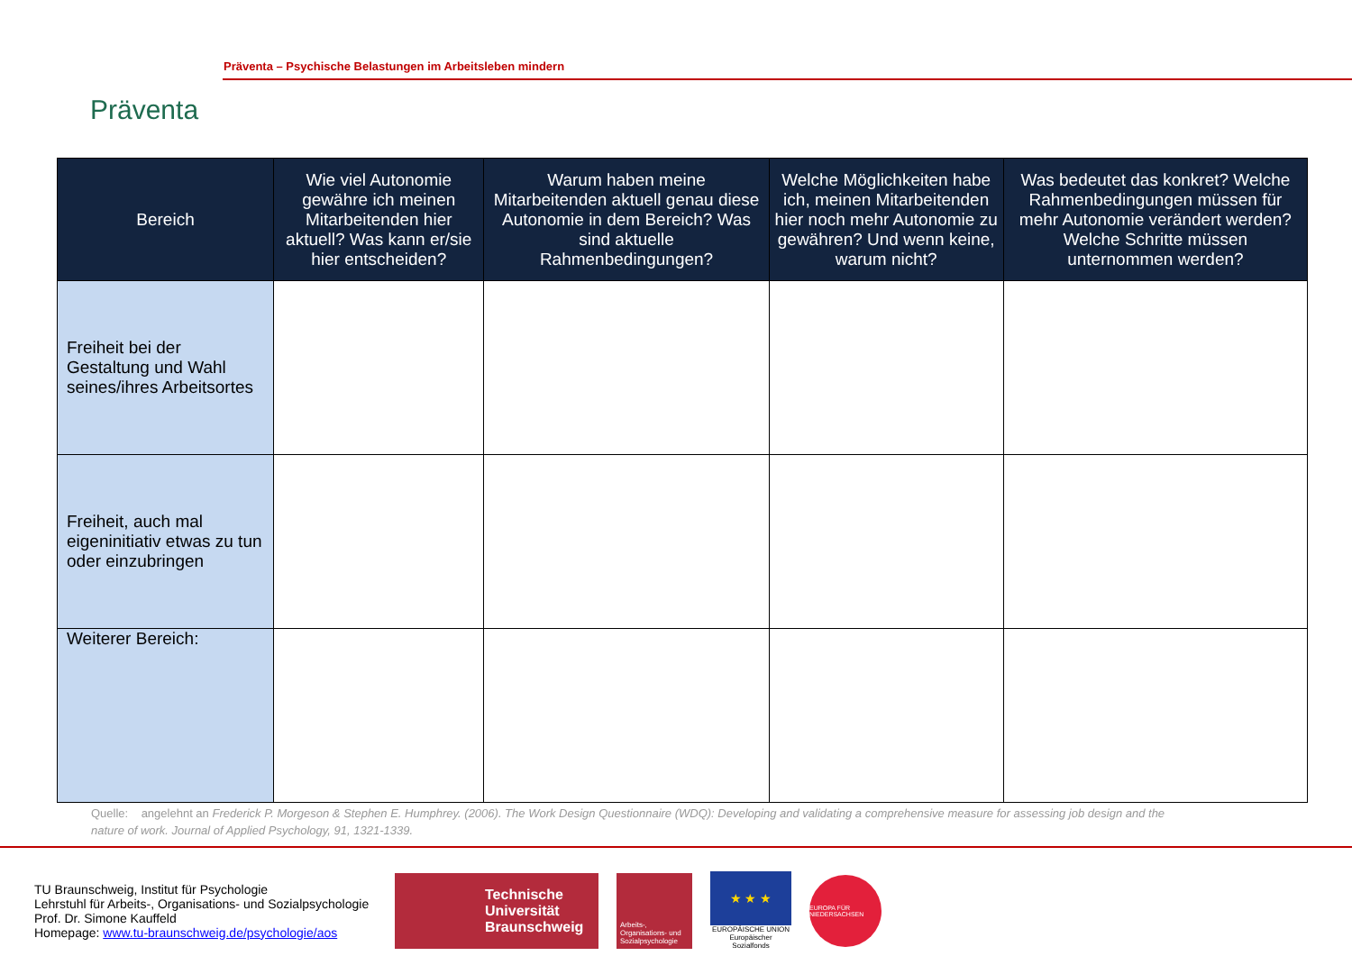Präventa
Präventa – Psychische Belastungen im Arbeitsleben mindern
| Bereich | Wie viel Autonomie gewähre ich meinen Mitarbeitenden hier aktuell? Was kann er/sie hier entscheiden? | Warum haben meine Mitarbeitenden aktuell genau diese Autonomie in dem Bereich? Was sind aktuelle Rahmenbedingungen? | Welche Möglichkeiten habe ich, meinen Mitarbeitenden hier noch mehr Autonomie zu gewähren? Und wenn keine, warum nicht? | Was bedeutet das konkret? Welche Rahmenbedingungen müssen für mehr Autonomie verändert werden? Welche Schritte müssen unternommen werden? |
| --- | --- | --- | --- | --- |
| Freiheit bei der Gestaltung und Wahl seines/ihres Arbeitsortes | | | | |
| Freiheit, auch mal eigeninitiativ etwas zu tun oder einzubringen | | | | |
| Weiterer Bereich: | | | | |
Quelle: angelehnt an Frederick P. Morgeson & Stephen E. Humphrey. (2006). The Work Design Questionnaire (WDQ): Developing and validating a comprehensive measure for assessing job design and the nature of work. Journal of Applied Psychology, 91, 1321-1339.
TU Braunschweig, Institut für Psychologie
Lehrstuhl für Arbeits-, Organisations- und Sozialpsychologie
Prof. Dr. Simone Kauffeld
Homepage: www.tu-braunschweig.de/psychologie/aos
Technische Universität Braunschweig
Arbeits-, Organisations- und Sozialpsychologie
★ ★ ★
EUROPÄISCHE UNION
Europäischer Sozialfonds
EUROPA FÜR NIEDERSACHSEN